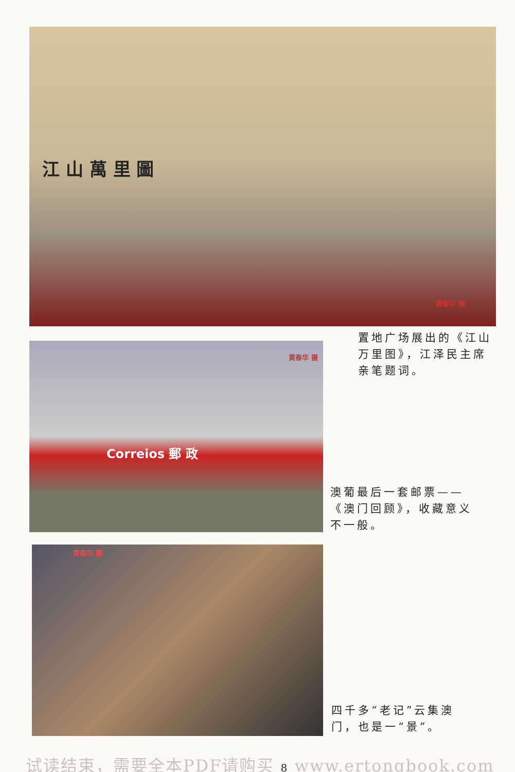江 山 萬 里 圖
黄春华 摄
置地广场展出的《江山万里图》，江泽民主席亲笔题词。
黄春华 摄
Correios 郵 政
澳葡最后一套邮票——《澳门回顾》，收藏意义不一般。
黄春华 摄
四千多“老记”云集澳门，也是一“景”。
试读结束，需要全本PDF请购买 8 www.ertongbook.com